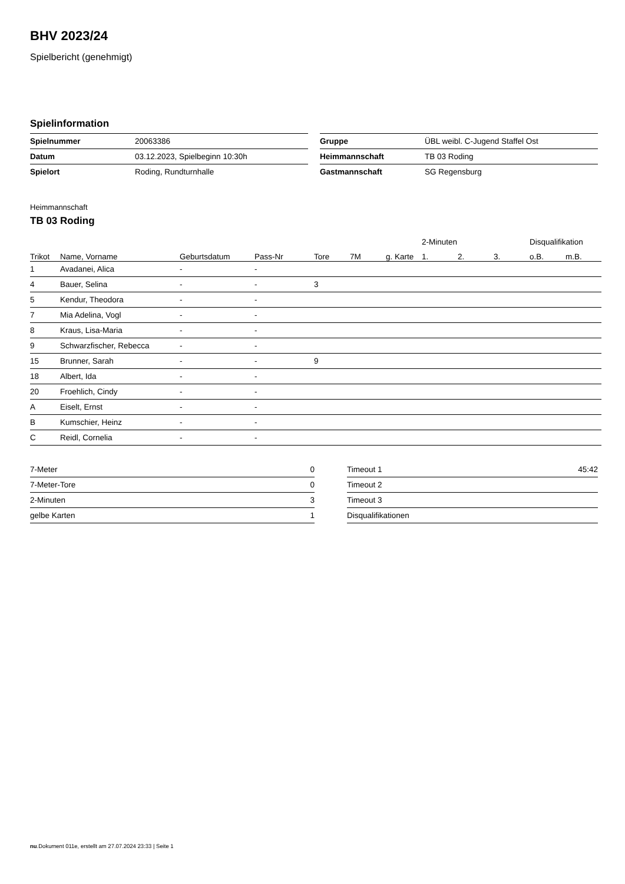BHV 2023/24
Spielbericht (genehmigt)
Spielinformation
| Spielnummer | 20063386 |
| Datum | 03.12.2023, Spielbeginn 10:30h |
| Spielort | Roding, Rundturnhalle |
| Gruppe | ÜBL weibl. C-Jugend Staffel Ost |
| Heimmannschaft | TB 03 Roding |
| Gastmannschaft | SG Regensburg |
Heimmannschaft
TB 03 Roding
| | | | | | | | 2-Minuten | | | Disqualifikation | |
| --- | --- | --- | --- | --- | --- | --- | --- | --- | --- | --- | --- |
| Trikot | Name, Vorname | Geburtsdatum | Pass-Nr | Tore | 7M | g. Karte | 1. | 2. | 3. | o.B. | m.B. |
| 1 | Avadanei, Alica | - | - | | | | | | | | |
| 4 | Bauer, Selina | - | - | 3 | | | | | | | |
| 5 | Kendur, Theodora | - | - | | | | | | | | |
| 7 | Mia Adelina, Vogl | - | - | | | | | | | | |
| 8 | Kraus, Lisa-Maria | - | - | | | | | | | | |
| 9 | Schwarzfischer, Rebecca | - | - | | | | | | | | |
| 15 | Brunner, Sarah | - | - | 9 | | | | | | | |
| 18 | Albert, Ida | - | - | | | | | | | | |
| 20 | Froehlich, Cindy | - | - | | | | | | | | |
| A | Eiselt, Ernst | - | - | | | | | | | | |
| B | Kumschier, Heinz | - | - | | | | | | | | |
| C | Reidl, Cornelia | - | - | | | | | | | | |
| 7-Meter | 0 |
| 7-Meter-Tore | 0 |
| 2-Minuten | 3 |
| gelbe Karten | 1 |
| Timeout 1 | 45:42 |
| Timeout 2 | |
| Timeout 3 | |
| Disqualifikationen | |
nu.Dokument 011e, erstellt am 27.07.2024 23:33 | Seite 1